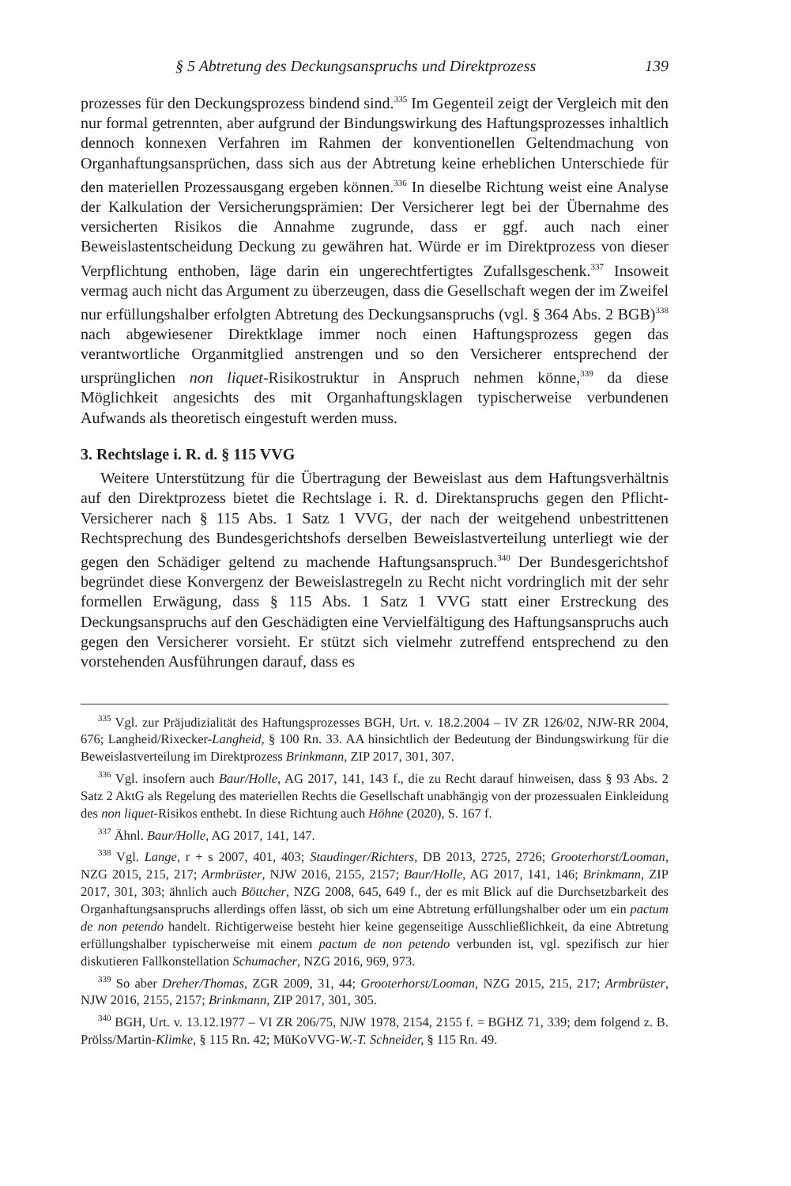§ 5 Abtretung des Deckungsanspruchs und Direktprozess 139
prozesses für den Deckungsprozess bindend sind.<sup>335</sup> Im Gegenteil zeigt der Vergleich mit den nur formal getrennten, aber aufgrund der Bindungswirkung des Haftungsprozesses inhaltlich dennoch konnexen Verfahren im Rahmen der konventionellen Geltendmachung von Organhaftungsansprüchen, dass sich aus der Abtretung keine erheblichen Unterschiede für den materiellen Prozessausgang ergeben können.<sup>336</sup> In dieselbe Richtung weist eine Analyse der Kalkulation der Versicherungsprämien: Der Versicherer legt bei der Übernahme des versicherten Risikos die Annahme zugrunde, dass er ggf. auch nach einer Beweislastentscheidung Deckung zu gewähren hat. Würde er im Direktprozess von dieser Verpflichtung enthoben, läge darin ein ungerechtfertigtes Zufallsgeschenk.<sup>337</sup> Insoweit vermag auch nicht das Argument zu überzeugen, dass die Gesellschaft wegen der im Zweifel nur erfüllungshalber erfolgten Abtretung des Deckungsanspruchs (vgl. § 364 Abs. 2 BGB)<sup>338</sup> nach abgewiesener Direktklage immer noch einen Haftungsprozess gegen das verantwortliche Organmitglied anstrengen und so den Versicherer entsprechend der ursprünglichen non liquet-Risikostruktur in Anspruch nehmen könne,<sup>339</sup> da diese Möglichkeit angesichts des mit Organhaftungsklagen typischerweise verbundenen Aufwands als theoretisch eingestuft werden muss.
3. Rechtslage i. R. d. § 115 VVG
Weitere Unterstützung für die Übertragung der Beweislast aus dem Haftungsverhältnis auf den Direktprozess bietet die Rechtslage i. R. d. Direktanspruchs gegen den Pflicht-Versicherer nach § 115 Abs. 1 Satz 1 VVG, der nach der weitgehend unbestrittenen Rechtsprechung des Bundesgerichtshofs derselben Beweislastverteilung unterliegt wie der gegen den Schädiger geltend zu machende Haftungsanspruch.<sup>340</sup> Der Bundesgerichtshof begründet diese Konvergenz der Beweislastregeln zu Recht nicht vordringlich mit der sehr formellen Erwägung, dass § 115 Abs. 1 Satz 1 VVG statt einer Erstreckung des Deckungsanspruchs auf den Geschädigten eine Vervielfältigung des Haftungsanspruchs auch gegen den Versicherer vorsieht. Er stützt sich vielmehr zutreffend entsprechend zu den vorstehenden Ausführungen darauf, dass es
<sup>335</sup> Vgl. zur Präjudizialität des Haftungsprozesses BGH, Urt. v. 18.2.2004 – IV ZR 126/02, NJW-RR 2004, 676; Langheid/Rixecker-Langheid, § 100 Rn. 33. AA hinsichtlich der Bedeutung der Bindungswirkung für die Beweislastverteilung im Direktprozess Brinkmann, ZIP 2017, 301, 307.
<sup>336</sup> Vgl. insofern auch Baur/Holle, AG 2017, 141, 143 f., die zu Recht darauf hinweisen, dass § 93 Abs. 2 Satz 2 AktG als Regelung des materiellen Rechts die Gesellschaft unabhängig von der prozessualen Einkleidung des non liquet-Risikos enthebt. In diese Richtung auch Höhne (2020), S. 167 f.
<sup>337</sup> Ähnl. Baur/Holle, AG 2017, 141, 147.
<sup>338</sup> Vgl. Lange, r + s 2007, 401, 403; Staudinger/Richters, DB 2013, 2725, 2726; Grooterhorst/Looman, NZG 2015, 215, 217; Armbrüster, NJW 2016, 2155, 2157; Baur/Holle, AG 2017, 141, 146; Brinkmann, ZIP 2017, 301, 303; ähnlich auch Böttcher, NZG 2008, 645, 649 f., der es mit Blick auf die Durchsetzbarkeit des Organhaftungsanspruchs allerdings offen lässt, ob sich um eine Abtretung erfüllungshalber oder um ein pactum de non petendo handelt. Richtigerweise besteht hier keine gegenseitige Ausschließlichkeit, da eine Abtretung erfüllungshalber typischerweise mit einem pactum de non petendo verbunden ist, vgl. spezifisch zur hier diskutieren Fallkonstellation Schumacher, NZG 2016, 969, 973.
<sup>339</sup> So aber Dreher/Thomas, ZGR 2009, 31, 44; Grooterhorst/Looman, NZG 2015, 215, 217; Armbrüster, NJW 2016, 2155, 2157; Brinkmann, ZIP 2017, 301, 305.
<sup>340</sup> BGH, Urt. v. 13.12.1977 – VI ZR 206/75, NJW 1978, 2154, 2155 f. = BGHZ 71, 339; dem folgend z. B. Prölss/Martin-Klimke, § 115 Rn. 42; MüKoVVG-W.-T. Schneider, § 115 Rn. 49.